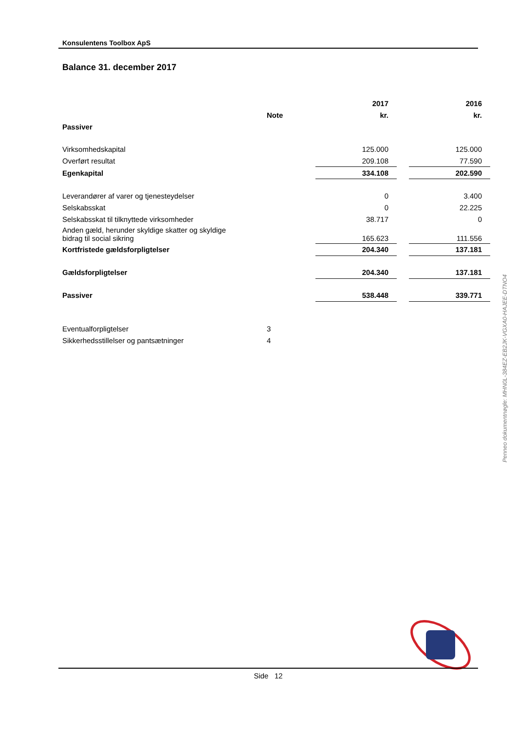Konsulentens Toolbox ApS
Balance 31. december 2017
| | | 2017 | | 2016 |
| --- | --- | --- | --- | --- |
| | Note | kr. | | kr. |
| Passiver | | | | |
| Virksomhedskapital | | 125.000 | | 125.000 |
| Overført resultat | | 209.108 | | 77.590 |
| Egenkapital | | 334.108 | | 202.590 |
| Leverandører af varer og tjenesteydelser | | 0 | | 3.400 |
| Selskabsskat | | 0 | | 22.225 |
| Selskabsskat til tilknyttede virksomheder | | 38.717 | | 0 |
| Anden gæld, herunder skyldige skatter og skyldige bidrag til social sikring | | 165.623 | | 111.556 |
| Kortfristede gældsforpligtelser | | 204.340 | | 137.181 |
| Gældsforpligtelser | | 204.340 | | 137.181 |
| Passiver | | 538.448 | | 339.771 |
| Eventualforpligtelser | 3 | | | |
| Sikkerhedsstillelser og pantsætninger | 4 | | | |
Penneo dokumentnøgle: MHN0L-384EZ-EB2JK-VGXA0-HAJEE-DTNO4
Side 12